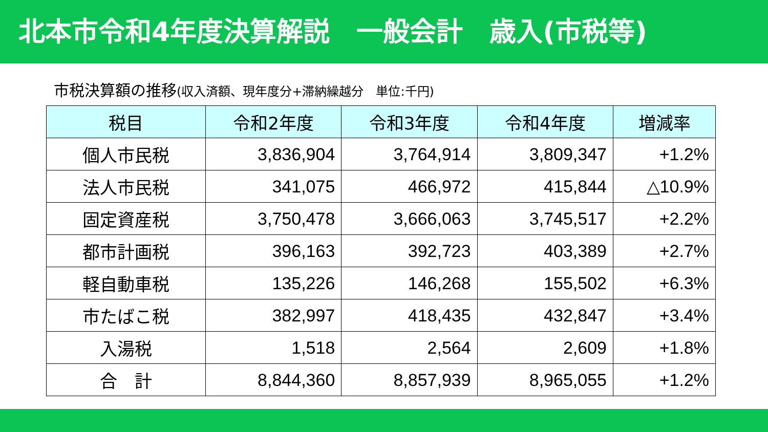北本市令和4年度決算解説　一般会計　歳入(市税等)
市税決算額の推移(収入済額、現年度分+滞納繰越分　単位:千円)
| 税目 | 令和2年度 | 令和3年度 | 令和4年度 | 増減率 |
| --- | --- | --- | --- | --- |
| 個人市民税 | 3,836,904 | 3,764,914 | 3,809,347 | +1.2% |
| 法人市民税 | 341,075 | 466,972 | 415,844 | △10.9% |
| 固定資産税 | 3,750,478 | 3,666,063 | 3,745,517 | +2.2% |
| 都市計画税 | 396,163 | 392,723 | 403,389 | +2.7% |
| 軽自動車税 | 135,226 | 146,268 | 155,502 | +6.3% |
| 市たばこ税 | 382,997 | 418,435 | 432,847 | +3.4% |
| 入湯税 | 1,518 | 2,564 | 2,609 | +1.8% |
| 合 計 | 8,844,360 | 8,857,939 | 8,965,055 | +1.2% |